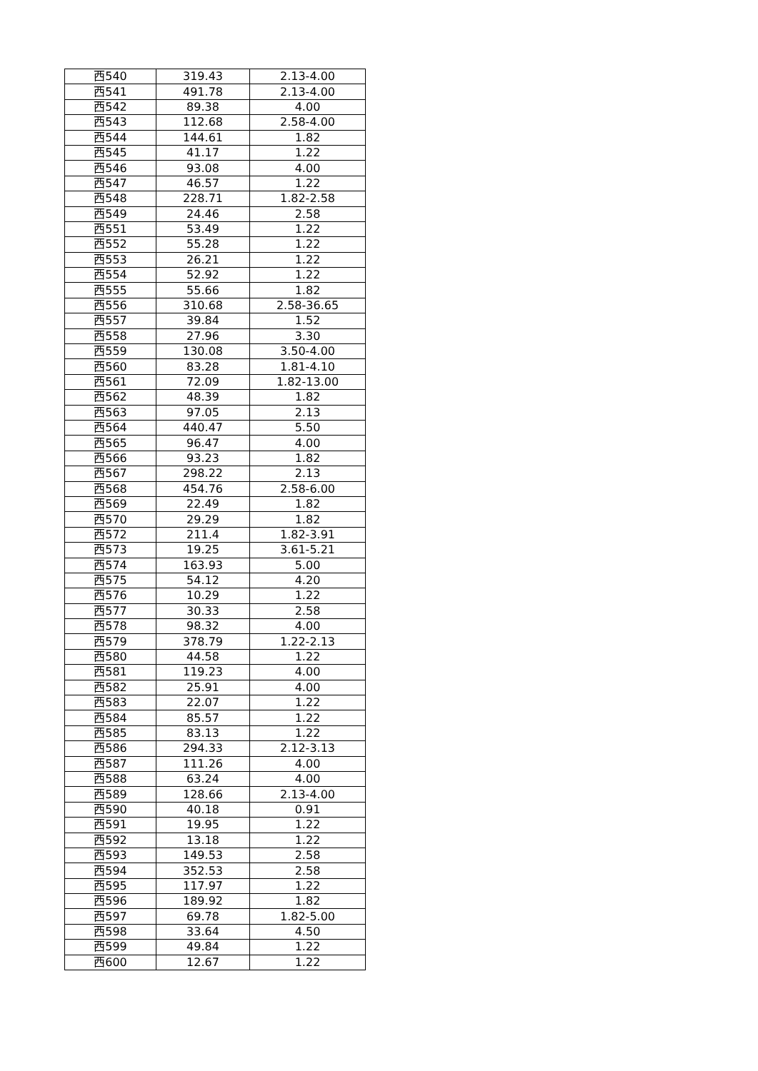| 西540 | 319.43 | 2.13-4.00 |
| 西541 | 491.78 | 2.13-4.00 |
| 西542 | 89.38 | 4.00 |
| 西543 | 112.68 | 2.58-4.00 |
| 西544 | 144.61 | 1.82 |
| 西545 | 41.17 | 1.22 |
| 西546 | 93.08 | 4.00 |
| 西547 | 46.57 | 1.22 |
| 西548 | 228.71 | 1.82-2.58 |
| 西549 | 24.46 | 2.58 |
| 西551 | 53.49 | 1.22 |
| 西552 | 55.28 | 1.22 |
| 西553 | 26.21 | 1.22 |
| 西554 | 52.92 | 1.22 |
| 西555 | 55.66 | 1.82 |
| 西556 | 310.68 | 2.58-36.65 |
| 西557 | 39.84 | 1.52 |
| 西558 | 27.96 | 3.30 |
| 西559 | 130.08 | 3.50-4.00 |
| 西560 | 83.28 | 1.81-4.10 |
| 西561 | 72.09 | 1.82-13.00 |
| 西562 | 48.39 | 1.82 |
| 西563 | 97.05 | 2.13 |
| 西564 | 440.47 | 5.50 |
| 西565 | 96.47 | 4.00 |
| 西566 | 93.23 | 1.82 |
| 西567 | 298.22 | 2.13 |
| 西568 | 454.76 | 2.58-6.00 |
| 西569 | 22.49 | 1.82 |
| 西570 | 29.29 | 1.82 |
| 西572 | 211.4 | 1.82-3.91 |
| 西573 | 19.25 | 3.61-5.21 |
| 西574 | 163.93 | 5.00 |
| 西575 | 54.12 | 4.20 |
| 西576 | 10.29 | 1.22 |
| 西577 | 30.33 | 2.58 |
| 西578 | 98.32 | 4.00 |
| 西579 | 378.79 | 1.22-2.13 |
| 西580 | 44.58 | 1.22 |
| 西581 | 119.23 | 4.00 |
| 西582 | 25.91 | 4.00 |
| 西583 | 22.07 | 1.22 |
| 西584 | 85.57 | 1.22 |
| 西585 | 83.13 | 1.22 |
| 西586 | 294.33 | 2.12-3.13 |
| 西587 | 111.26 | 4.00 |
| 西588 | 63.24 | 4.00 |
| 西589 | 128.66 | 2.13-4.00 |
| 西590 | 40.18 | 0.91 |
| 西591 | 19.95 | 1.22 |
| 西592 | 13.18 | 1.22 |
| 西593 | 149.53 | 2.58 |
| 西594 | 352.53 | 2.58 |
| 西595 | 117.97 | 1.22 |
| 西596 | 189.92 | 1.82 |
| 西597 | 69.78 | 1.82-5.00 |
| 西598 | 33.64 | 4.50 |
| 西599 | 49.84 | 1.22 |
| 西600 | 12.67 | 1.22 |